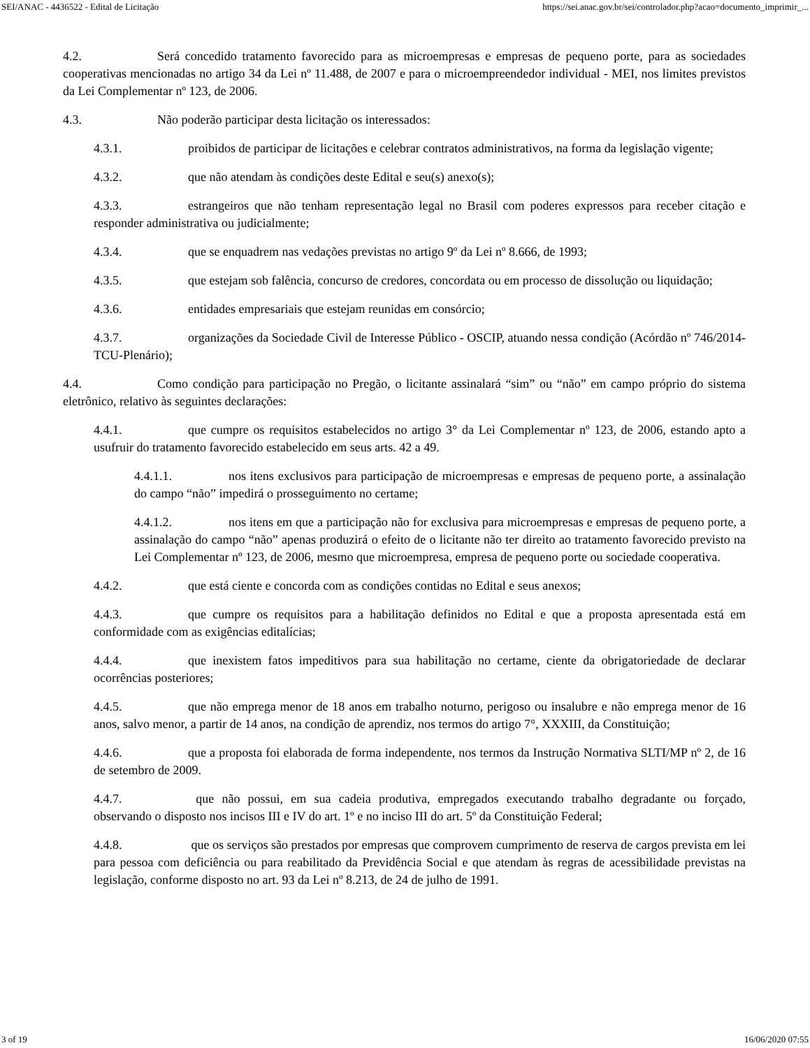SEI/ANAC - 4436522 - Edital de Licitação https://sei.anac.gov.br/sei/controlador.php?acao=documento_imprimir_...
4.2. Será concedido tratamento favorecido para as microempresas e empresas de pequeno porte, para as sociedades cooperativas mencionadas no artigo 34 da Lei nº 11.488, de 2007 e para o microempreendedor individual - MEI, nos limites previstos da Lei Complementar nº 123, de 2006.
4.3. Não poderão participar desta licitação os interessados:
4.3.1. proibidos de participar de licitações e celebrar contratos administrativos, na forma da legislação vigente;
4.3.2. que não atendam às condições deste Edital e seu(s) anexo(s);
4.3.3. estrangeiros que não tenham representação legal no Brasil com poderes expressos para receber citação e responder administrativa ou judicialmente;
4.3.4. que se enquadrem nas vedações previstas no artigo 9º da Lei nº 8.666, de 1993;
4.3.5. que estejam sob falência, concurso de credores, concordata ou em processo de dissolução ou liquidação;
4.3.6. entidades empresariais que estejam reunidas em consórcio;
4.3.7. organizações da Sociedade Civil de Interesse Público - OSCIP, atuando nessa condição (Acórdão nº 746/2014-TCU-Plenário);
4.4. Como condição para participação no Pregão, o licitante assinalará “sim” ou “não” em campo próprio do sistema eletrônico, relativo às seguintes declarações:
4.4.1. que cumpre os requisitos estabelecidos no artigo 3° da Lei Complementar nº 123, de 2006, estando apto a usufruir do tratamento favorecido estabelecido em seus arts. 42 a 49.
4.4.1.1. nos itens exclusivos para participação de microempresas e empresas de pequeno porte, a assinalação do campo “não” impedirá o prosseguimento no certame;
4.4.1.2. nos itens em que a participação não for exclusiva para microempresas e empresas de pequeno porte, a assinalação do campo “não” apenas produzirá o efeito de o licitante não ter direito ao tratamento favorecido previsto na Lei Complementar nº 123, de 2006, mesmo que microempresa, empresa de pequeno porte ou sociedade cooperativa.
4.4.2. que está ciente e concorda com as condições contidas no Edital e seus anexos;
4.4.3. que cumpre os requisitos para a habilitação definidos no Edital e que a proposta apresentada está em conformidade com as exigências editalícias;
4.4.4. que inexistem fatos impeditivos para sua habilitação no certame, ciente da obrigatoriedade de declarar ocorrências posteriores;
4.4.5. que não emprega menor de 18 anos em trabalho noturno, perigoso ou insalubre e não emprega menor de 16 anos, salvo menor, a partir de 14 anos, na condição de aprendiz, nos termos do artigo 7°, XXXIII, da Constituição;
4.4.6. que a proposta foi elaborada de forma independente, nos termos da Instrução Normativa SLTI/MP nº 2, de 16 de setembro de 2009.
4.4.7. que não possui, em sua cadeia produtiva, empregados executando trabalho degradante ou forçado, observando o disposto nos incisos III e IV do art. 1º e no inciso III do art. 5º da Constituição Federal;
4.4.8. que os serviços são prestados por empresas que comprovem cumprimento de reserva de cargos prevista em lei para pessoa com deficiência ou para reabilitado da Previdência Social e que atendam às regras de acessibilidade previstas na legislação, conforme disposto no art. 93 da Lei nº 8.213, de 24 de julho de 1991.
3 of 19 16/06/2020 07:55